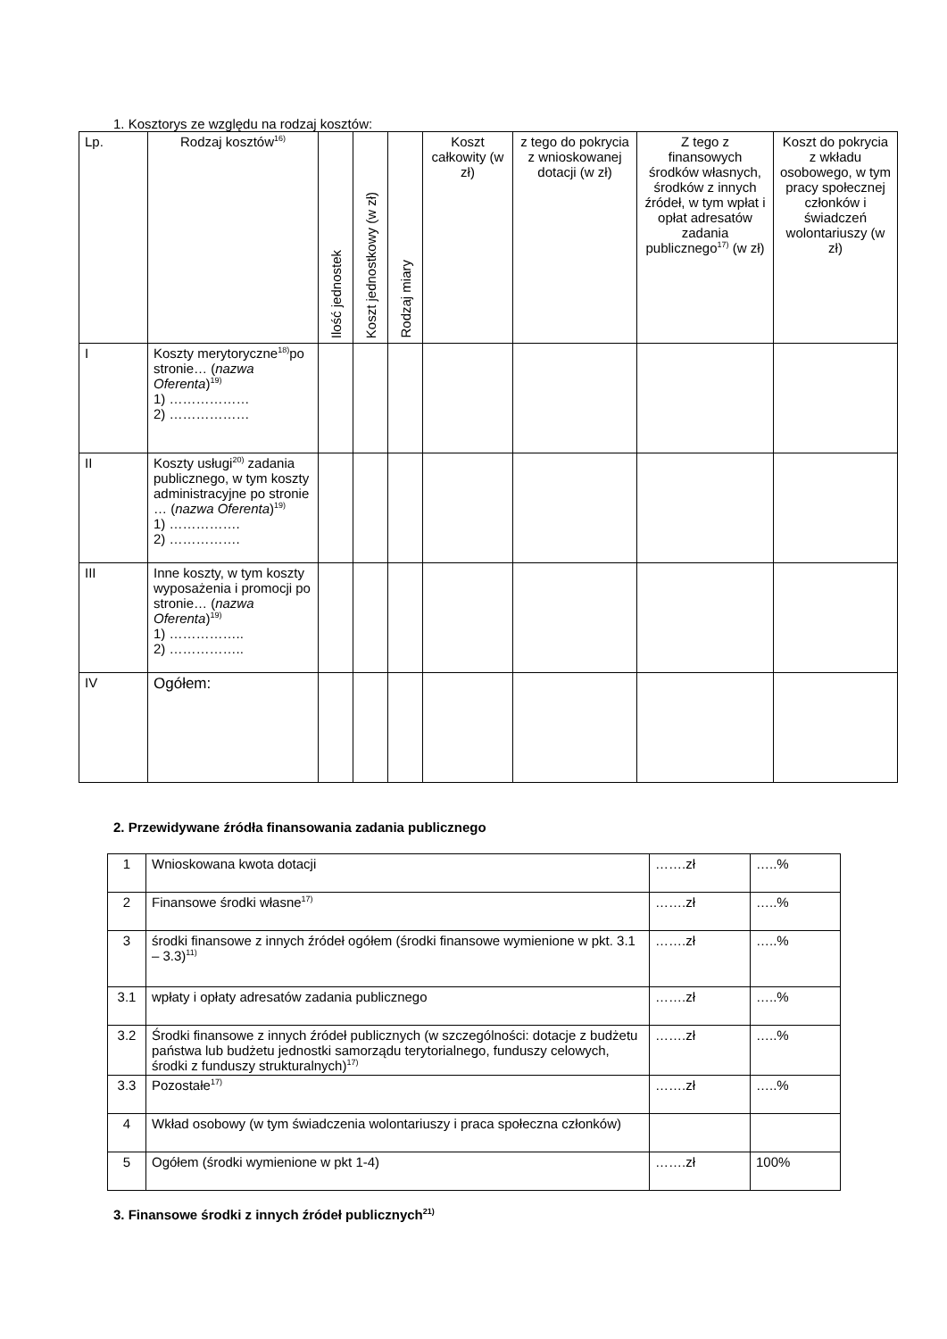1. Kosztorys ze względu na rodzaj kosztów:
| Lp. | Rodzaj kosztów<sup>16)</sup> | Ilość jednostek | Koszt jednostkowy (w zł) | Rodzaj miary | Koszt całkowity (w zł) | z tego do pokrycia z wnioskowanej dotacji (w zł) | Z tego z finansowych środków własnych, środków z innych źródeł, w tym wpłat i opłat adresatów zadania publicznego<sup>17)</sup> (w zł) | Koszt do pokrycia z wkładu osobowego, w tym pracy społecznej członków i świadczeń wolontariuszy (w zł) |
| --- | --- | --- | --- | --- | --- | --- | --- | --- |
| I | Koszty merytoryczne<sup>18)</sup>po stronie… ( nazwa Oferenta )<sup>19)</sup> 1) ……………… 2) ……………… | | | | | | | |
| II | Koszty usługi<sup>20)</sup> zadania publicznego, w tym koszty administracyjne po stronie … ( nazwa Oferenta )<sup>19)</sup> 1) ……………. 2) ……………. | | | | | | | |
| III | Inne koszty, w tym koszty wyposażenia i promocji po stronie… ( nazwa Oferenta )<sup>19)</sup> 1) …………….. 2) …………….. | | | | | | | |
| IV | Ogółem: | | | | | | | |
2. Przewidywane źródła finansowania zadania publicznego
| 1 | Wnioskowana kwota dotacji | …….zł | …..% |
| 2 | Finansowe środki własne<sup>17)</sup> | …….zł | …..% |
| 3 | środki finansowe z innych źródeł ogółem (środki finansowe wymienione w pkt. 3.1 – 3.3)<sup>11)</sup> | …….zł | …..% |
| 3.1 | wpłaty i opłaty adresatów zadania publicznego | …….zł | …..% |
| 3.2 | Środki finansowe z innych źródeł publicznych (w szczególności: dotacje z budżetu państwa lub budżetu jednostki samorządu terytorialnego, funduszy celowych, środki z funduszy strukturalnych)<sup>17)</sup> | …….zł | …..% |
| 3.3 | Pozostałe<sup>17)</sup> | …….zł | …..% |
| 4 | Wkład osobowy (w tym świadczenia wolontariuszy i praca społeczna członków) | | |
| 5 | Ogółem (środki wymienione w pkt 1-4) | …….zł | 100% |
3. Finansowe środki z innych źródeł publicznych<sup>21)</sup>